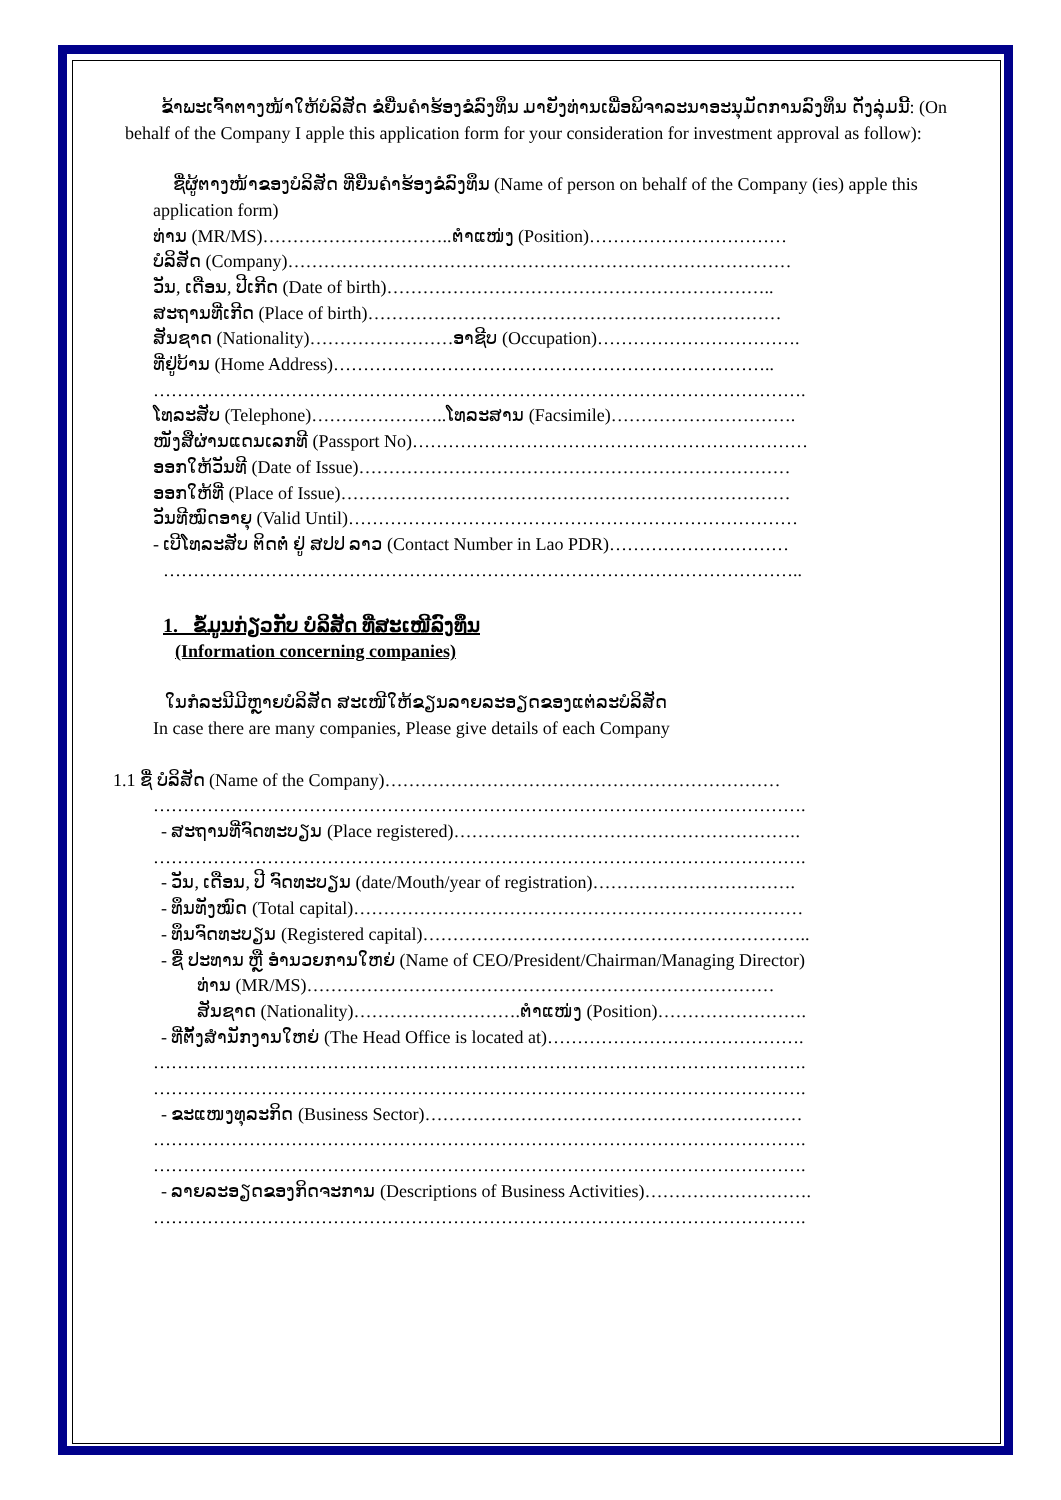ຂ້າພະເຈົ້າຕາງໜ້າໃຫ້ບໍລິສັດ ຂໍຍື່ນຄຳຮ້ອງຂໍລົງທຶນ ມາຍັງທ່ານເພື່ອພິຈາລະນາອະນຸມັດການລົງທຶນ ດັ່ງລຸ່ມນີ້: (On behalf of the Company I apple this application form for your consideration for investment approval as follow):
ຊື່ຜູ້ຕາງໜ້າຂອງບໍລິສັດ ທີ່ຍື່ນຄຳຮ້ອງຂໍລົງທຶນ (Name of person on behalf of the Company (ies) apple this application form)
ທ່ານ (MR/MS)…………………………..ຕຳແໜ່ງ (Position)……………………………
ບໍລິສັດ (Company)…………………………………………………………………………
ວັນ, ເດືອນ, ປີເກີດ (Date of birth)………………………………………………………..
ສະຖານທີ່ເກີດ (Place of birth)……………………………………………………………
ສັນຊາດ (Nationality)……………………ອາຊີບ (Occupation)…………………………….
ທີ່ຢູ່ບ້ານ (Home Address)………………………………………………………………..
……………………………………………………………………………………………….
ໂທລະສັບ (Telephone)…………………..ໂທລະສານ (Facsimile)………………………….
ໜັງສືຜ່ານແດນເລກທີ (Passport No)…………………………………………………………
ອອກໃຫ້ວັນທີ (Date of Issue)………………………………………………………………
ອອກໃຫ້ທີ່ (Place of Issue)…………………………………………………………………
ວັນທີໝົດອາຍຸ (Valid Until)…………………………………………………………………
- ເບີໂທລະສັບ ຕິດຕໍ່ ຢູ່ ສປປ ລາວ (Contact Number in Lao PDR)…………………………
……………………………………………………………………………………………..
1. ຂໍ້ມູນກ່ຽວກັບ ບໍລິສັດ ທີ່ສະເໜີລົງທຶນ
(Information concerning companies)
ໃນກໍລະນີມີຫຼາຍບໍລິສັດ ສະເໜີໃຫ້ຂຽນລາຍລະອຽດຂອງແຕ່ລະບໍລິສັດ
In case there are many companies, Please give details of each Company
1.1 ຊື່ ບໍລິສັດ (Name of the Company)…………………………………………………………
……………………………………………………………………………………………….
- ສະຖານທີ່ຈົດທະບຽນ (Place registered)………………………………………………….
……………………………………………………………………………………………….
- ວັນ, ເດືອນ, ປີ ຈົດທະບຽນ (date/Mouth/year of registration)…………………………….
- ທຶນທັງໝົດ (Total capital)…………………………………………………………………
- ທຶນຈົດທະບຽນ (Registered capital)………………………………………………………..
- ຊື່ ປະທານ ຫຼື ອຳນວຍການໃຫຍ່ (Name of CEO/President/Chairman/Managing Director)
ທ່ານ (MR/MS)……………………………………………………………………
ສັນຊາດ (Nationality)……………………….ຕຳແໜ່ງ (Position)…………………….
- ທີ່ຕັ້ງສຳນັກງານໃຫຍ່ (The Head Office is located at)…………………………………….
……………………………………………………………………………………………….
……………………………………………………………………………………………….
- ຂະແໜງທຸລະກິດ (Business Sector)………………………………………………………
……………………………………………………………………………………………….
……………………………………………………………………………………………….
- ລາຍລະອຽດຂອງກິດຈະການ (Descriptions of Business Activities)……………………….
……………………………………………………………………………………………….